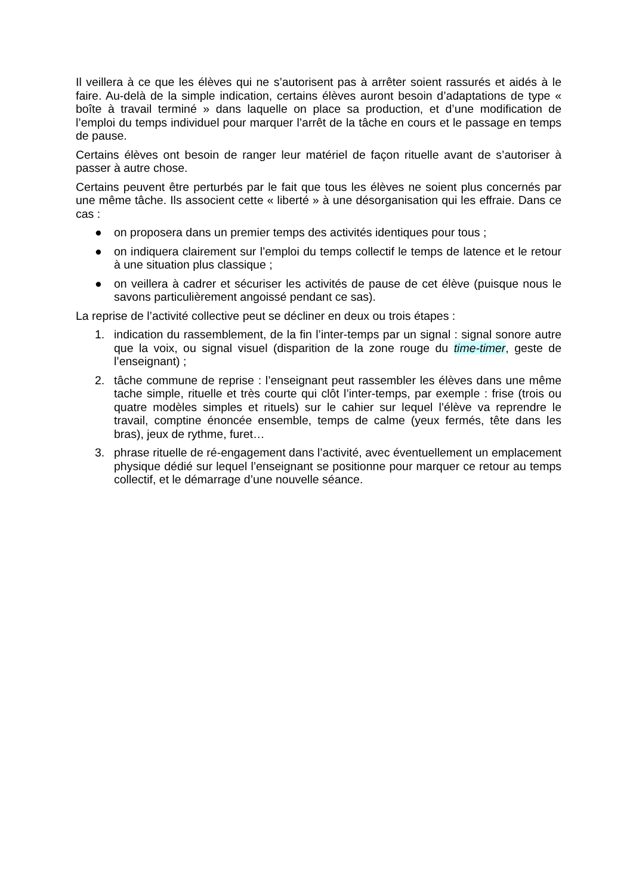Il veillera à ce que les élèves qui ne s’autorisent pas à arrêter soient rassurés et aidés à le faire. Au-delà de la simple indication, certains élèves auront besoin d’adaptations de type « boîte à travail terminé » dans laquelle on place sa production, et d’une modification de l’emploi du temps individuel pour marquer l’arrêt de la tâche en cours et le passage en temps de pause.
Certains élèves ont besoin de ranger leur matériel de façon rituelle avant de s’autoriser à passer à autre chose.
Certains peuvent être perturbés par le fait que tous les élèves ne soient plus concernés par une même tâche. Ils associent cette « liberté » à une désorganisation qui les effraie. Dans ce cas :
● on proposera dans un premier temps des activités identiques pour tous ;
● on indiquera clairement sur l’emploi du temps collectif le temps de latence et le retour à une situation plus classique ;
● on veillera à cadrer et sécuriser les activités de pause de cet élève (puisque nous le savons particulièrement angoissé pendant ce sas).
La reprise de l’activité collective peut se décliner en deux ou trois étapes :
1. indication du rassemblement, de la fin l’inter-temps par un signal : signal sonore autre que la voix, ou signal visuel (disparition de la zone rouge du time-timer, geste de l’enseignant) ;
2. tâche commune de reprise : l’enseignant peut rassembler les élèves dans une même tache simple, rituelle et très courte qui clôt l’inter-temps, par exemple : frise (trois ou quatre modèles simples et rituels) sur le cahier sur lequel l’élève va reprendre le travail, comptine énoncée ensemble, temps de calme (yeux fermés, tête dans les bras), jeux de rythme, furet…
3. phrase rituelle de ré-engagement dans l’activité, avec éventuellement un emplacement physique dédié sur lequel l’enseignant se positionne pour marquer ce retour au temps collectif, et le démarrage d’une nouvelle séance.